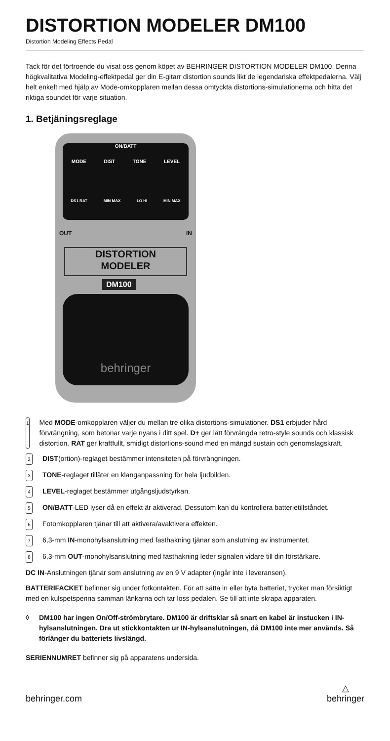DISTORTION MODELER DM100
Distortion Modeling Effects Pedal
Tack för det förtroende du visat oss genom köpet av BEHRINGER DISTORTION MODELER DM100. Denna högkvalitativa Modeling-effektpedal ger din E-gitarr distortion sounds likt de legendariska effektpedalerna. Välj helt enkelt med hjälp av Mode-omkopplaren mellan dessa omtyckta distortions-simulationerna och hitta det riktiga soundet för varje situation.
1. Betjäningsreglage
ON/BATT
MODE DIST TONE LEVEL
DS1 RAT MIN MAX LO HI MIN MAX
OUT IN
DISTORTION
MODELER
DM100
behringer
1 Med MODE-omkopplaren väljer du mellan tre olika distortions-simulationer. DS1 erbjuder hård förvrängning, som betonar varje nyans i ditt spel. D+ ger lätt förvrängda retro-style sounds och klassisk distortion. RAT ger kraftfullt, smidigt distortions-sound med en mängd sustain och genomslagskraft.
2 DIST(ortion)-reglaget bestämmer intensiteten på förvrängningen.
3 TONE-reglaget tillåter en klanganpassning för hela ljudbilden.
4 LEVEL-reglaget bestämmer utgångsljudstyrkan.
5 ON/BATT-LED lyser då en effekt är aktiverad. Dessutom kan du kontrollera batterietillståndet.
6 Fotomkopplaren tjänar till att aktivera/avaktivera effekten.
7 6,3-mm IN-monohylsanslutning med fasthakning tjänar som anslutning av instrumentet.
8 6,3-mm OUT-monohylsanslutning med fasthakning leder signalen vidare till din förstärkare.
DC IN-Anslutningen tjänar som anslutning av en 9 V adapter (ingår inte i leveransen).
BATTERIFACKET befinner sig under fotkontakten. För att sätta in eller byta batteriet, trycker man försiktigt med en kulspetspenna samman länkarna och tar loss pedalen. Se till att inte skrapa apparaten.
◊ DM100 har ingen On/Off-strömbrytare. DM100 är driftsklar så snart en kabel är instucken i IN-hylsanslutningen. Dra ut stickkontakten ur IN-hylsanslutningen, då DM100 inte mer används. Så förlänger du batteriets livslängd.
SERIENNUMRET befinner sig på apparatens undersida.
behringer.com △
behringer